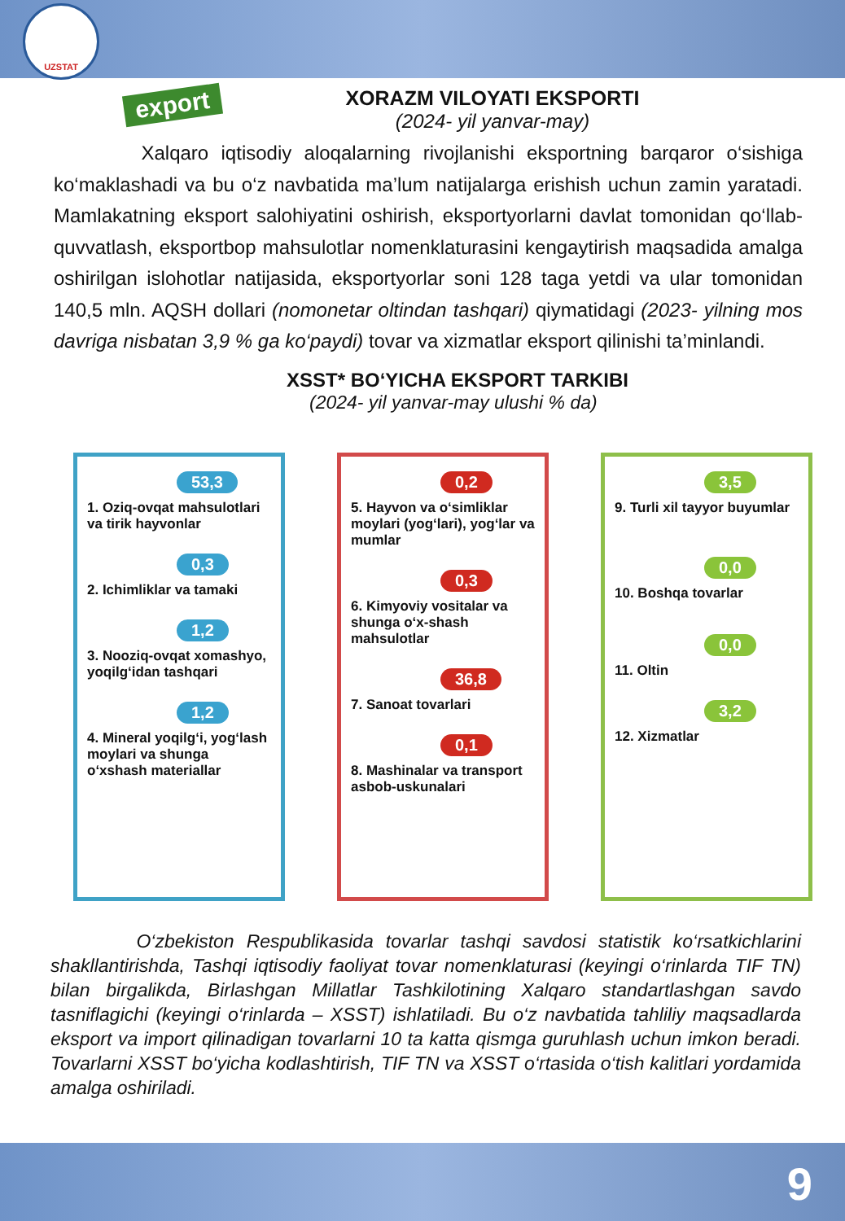UZSTAT
export
XORAZM VILOYATI EKSPORTI
(2024- yil yanvar-may)
Xalqaro iqtisodiy aloqalarning rivojlanishi eksportning barqaror o‘sishiga ko‘maklashadi va bu o‘z navbatida ma’lum natijalarga erishish uchun zamin yaratadi. Mamlakatning eksport salohiyatini oshirish, eksportyorlarni davlat tomonidan qo‘llab-quvvatlash, eksportbop mahsulotlar nomenklaturasini kengaytirish maqsadida amalga oshirilgan islohotlar natijasida, eksportyorlar soni 128 taga yetdi va ular tomonidan 140,5 mln. AQSH dollari (nomonetar oltindan tashqari) qiymatidagi (2023- yilning mos davriga nisbatan 3,9 % ga ko‘paydi) tovar va xizmatlar eksport qilinishi ta’minlandi.
XSST* BO‘YICHA EKSPORT TARKIBI
(2024- yil yanvar-may ulushi % da)
53,3
1. Oziq-ovqat mahsulotlari va tirik hayvonlar
0,3
2. Ichimliklar va tamaki
1,2
3. Nooziq-ovqat xomashyo, yoqilg‘idan tashqari
1,2
4. Mineral yoqilg‘i, yog‘lash moylari va shunga o‘xshash materiallar
0,2
5. Hayvon va o‘simliklar moylari (yog‘lari), yog‘lar va mumlar
0,3
6. Kimyoviy vositalar va shunga o‘x-shash mahsulotlar
36,8
7. Sanoat tovarlari
0,1
8. Mashinalar va transport asbob-uskunalari
3,5
9. Turli xil tayyor buyumlar
0,0
10. Boshqa tovarlar
0,0
11. Oltin
3,2
12. Xizmatlar
O‘zbekiston Respublikasida tovarlar tashqi savdosi statistik ko‘rsatkichlarini shakllantirishda, Tashqi iqtisodiy faoliyat tovar nomenklaturasi (keyingi o‘rinlarda TIF TN) bilan birgalikda, Birlashgan Millatlar Tashkilotining Xalqaro standartlashgan savdo tasniflagichi (keyingi o‘rinlarda – XSST) ishlatiladi. Bu o‘z navbatida tahliliy maqsadlarda eksport va import qilinadigan tovarlarni 10 ta katta qismga guruhlash uchun imkon beradi. Tovarlarni XSST bo‘yicha kodlashtirish, TIF TN va XSST o‘rtasida o‘tish kalitlari yordamida amalga oshiriladi.
9